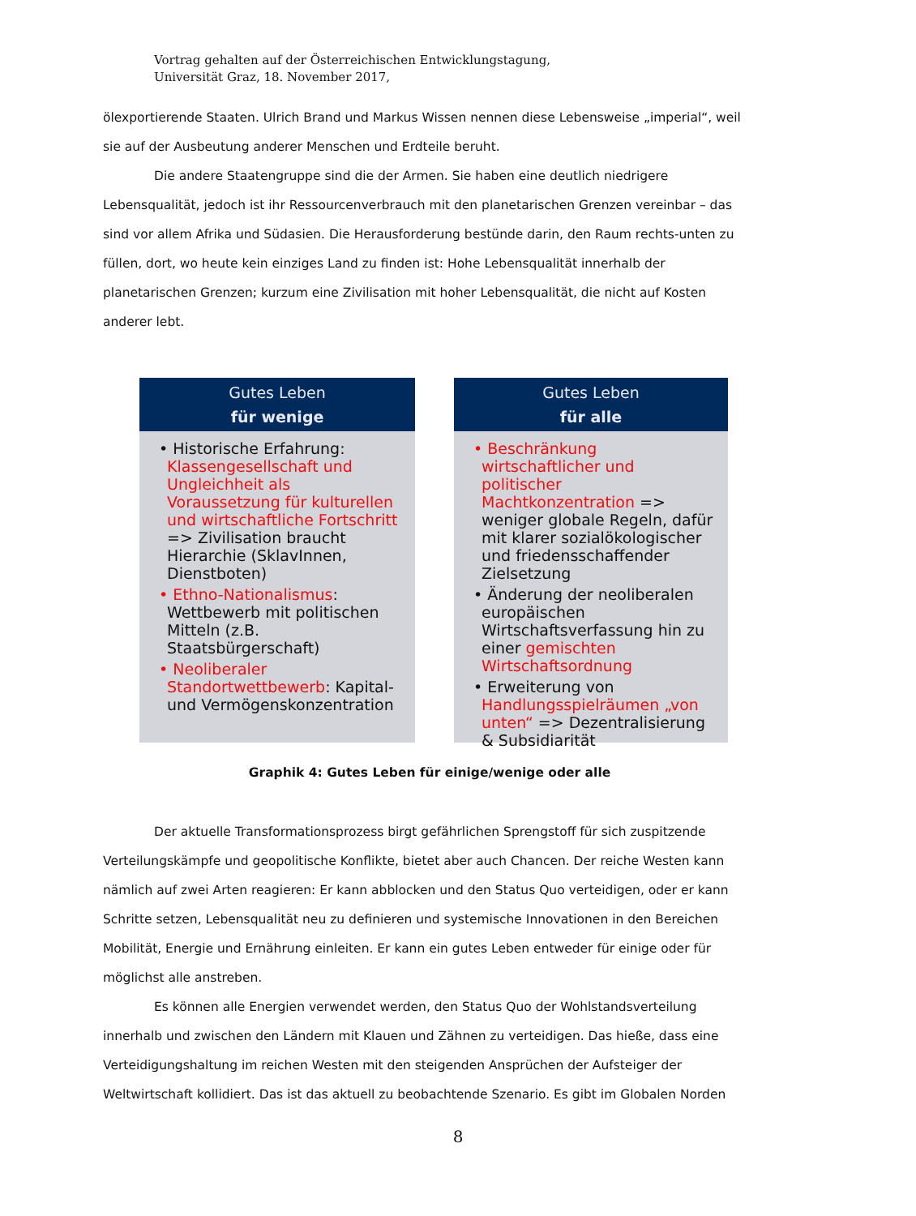Vortrag gehalten auf der Österreichischen Entwicklungstagung,
Universität Graz, 18. November 2017,
ölexportierende Staaten. Ulrich Brand und Markus Wissen nennen diese Lebensweise „imperial“, weil sie auf der Ausbeutung anderer Menschen und Erdteile beruht.
Die andere Staatengruppe sind die der Armen. Sie haben eine deutlich niedrigere Lebensqualität, jedoch ist ihr Ressourcenverbrauch mit den planetarischen Grenzen vereinbar – das sind vor allem Afrika und Südasien. Die Herausforderung bestünde darin, den Raum rechts-unten zu füllen, dort, wo heute kein einziges Land zu finden ist: Hohe Lebensqualität innerhalb der planetarischen Grenzen; kurzum eine Zivilisation mit hoher Lebensqualität, die nicht auf Kosten anderer lebt.
Gutes Leben
für wenige
• Historische Erfahrung: Klassengesellschaft und Ungleichheit als Voraussetzung für kulturellen und wirtschaftliche Fortschritt => Zivilisation braucht Hierarchie (SklavInnen, Dienstboten)
• Ethno-Nationalismus: Wettbewerb mit politischen Mitteln (z.B. Staatsbürgerschaft)
• Neoliberaler Standortwettbewerb: Kapital- und Vermögenskonzentration
Gutes Leben
für alle
• Beschränkung wirtschaftlicher und politischer Machtkonzentration => weniger globale Regeln, dafür mit klarer sozialökologischer und friedensschaffender Zielsetzung
• Änderung der neoliberalen europäischen Wirtschaftsverfassung hin zu einer gemischten Wirtschaftsordnung
• Erweiterung von Handlungsspielräumen „von unten“ => Dezentralisierung & Subsidiarität
Graphik 4: Gutes Leben für einige/wenige oder alle
Der aktuelle Transformationsprozess birgt gefährlichen Sprengstoff für sich zuspitzende Verteilungskämpfe und geopolitische Konflikte, bietet aber auch Chancen. Der reiche Westen kann nämlich auf zwei Arten reagieren: Er kann abblocken und den Status Quo verteidigen, oder er kann Schritte setzen, Lebensqualität neu zu definieren und systemische Innovationen in den Bereichen Mobilität, Energie und Ernährung einleiten. Er kann ein gutes Leben entweder für einige oder für möglichst alle anstreben.
Es können alle Energien verwendet werden, den Status Quo der Wohlstandsverteilung innerhalb und zwischen den Ländern mit Klauen und Zähnen zu verteidigen. Das hieße, dass eine Verteidigungshaltung im reichen Westen mit den steigenden Ansprüchen der Aufsteiger der Weltwirtschaft kollidiert. Das ist das aktuell zu beobachtende Szenario. Es gibt im Globalen Norden
8